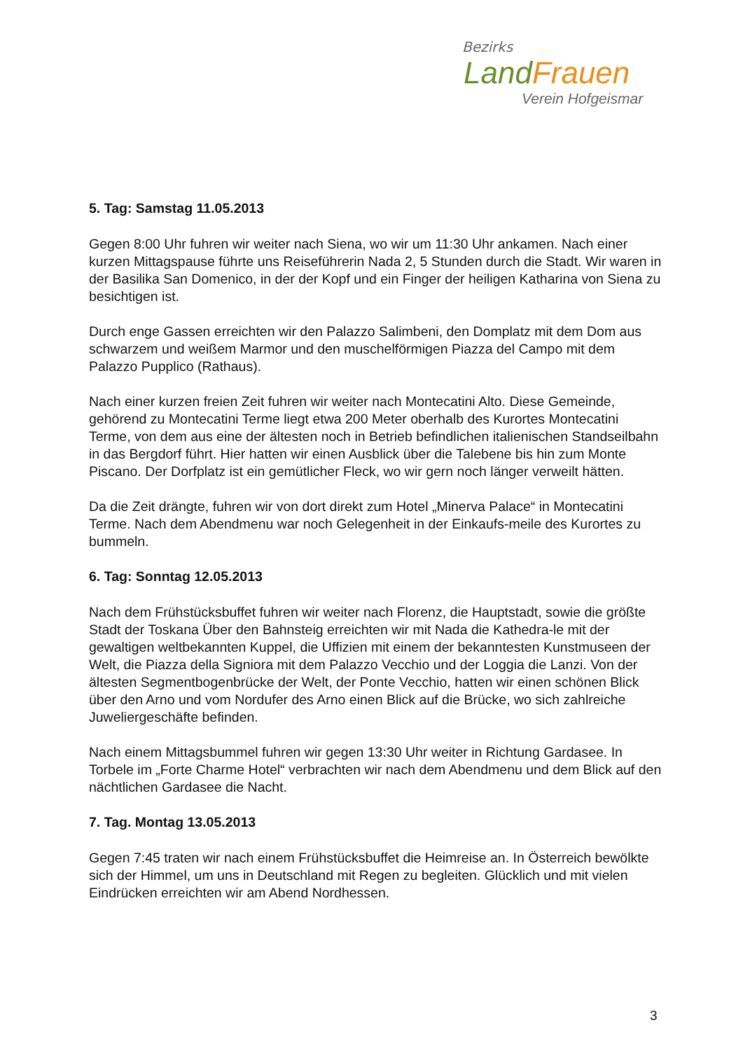Bezirks
Land Frauen
Verein Hofgeismar
5. Tag: Samstag 11.05.2013
Gegen 8:00 Uhr fuhren wir weiter nach Siena, wo wir um 11:30 Uhr ankamen. Nach einer kurzen Mittagspause führte uns Reiseführerin Nada 2, 5 Stunden durch die Stadt. Wir waren in der Basilika San Domenico, in der der Kopf und ein Finger der heiligen Katharina von Siena zu besichtigen ist.
Durch enge Gassen erreichten wir den Palazzo Salimbeni, den Domplatz mit dem Dom aus schwarzem und weißem Marmor und den muschelförmigen Piazza del Campo mit dem Palazzo Pupplico (Rathaus).
Nach einer kurzen freien Zeit fuhren wir weiter nach Montecatini Alto. Diese Gemeinde, gehörend zu Montecatini Terme liegt etwa 200 Meter oberhalb des Kurortes Montecatini Terme, von dem aus eine der ältesten noch in Betrieb befindlichen italienischen Standseilbahn in das Bergdorf führt. Hier hatten wir einen Ausblick über die Talebene bis hin zum Monte Piscano. Der Dorfplatz ist ein gemütlicher Fleck, wo wir gern noch länger verweilt hätten.
Da die Zeit drängte, fuhren wir von dort direkt zum Hotel „Minerva Palace“ in Montecatini Terme. Nach dem Abendmenu war noch Gelegenheit in der Einkaufs-meile des Kurortes zu bummeln.
6. Tag: Sonntag 12.05.2013
Nach dem Frühstücksbuffet fuhren wir weiter nach Florenz, die Hauptstadt, sowie die größte Stadt der Toskana Über den Bahnsteig erreichten wir mit Nada die Kathedra-le mit der gewaltigen weltbekannten Kuppel, die Uffizien mit einem der bekanntesten Kunstmuseen der Welt, die Piazza della Signiora mit dem Palazzo Vecchio und der Loggia die Lanzi. Von der ältesten Segmentbogenbrücke der Welt, der Ponte Vecchio, hatten wir einen schönen Blick über den Arno und vom Nordufer des Arno einen Blick auf die Brücke, wo sich zahlreiche Juweliergeschäfte befinden.
Nach einem Mittagsbummel fuhren wir gegen 13:30 Uhr weiter in Richtung Gardasee. In Torbele im „Forte Charme Hotel“ verbrachten wir nach dem Abendmenu und dem Blick auf den nächtlichen Gardasee die Nacht.
7. Tag. Montag 13.05.2013
Gegen 7:45 traten wir nach einem Frühstücksbuffet die Heimreise an. In Österreich bewölkte sich der Himmel, um uns in Deutschland mit Regen zu begleiten. Glücklich und mit vielen Eindrücken erreichten wir am Abend Nordhessen.
3